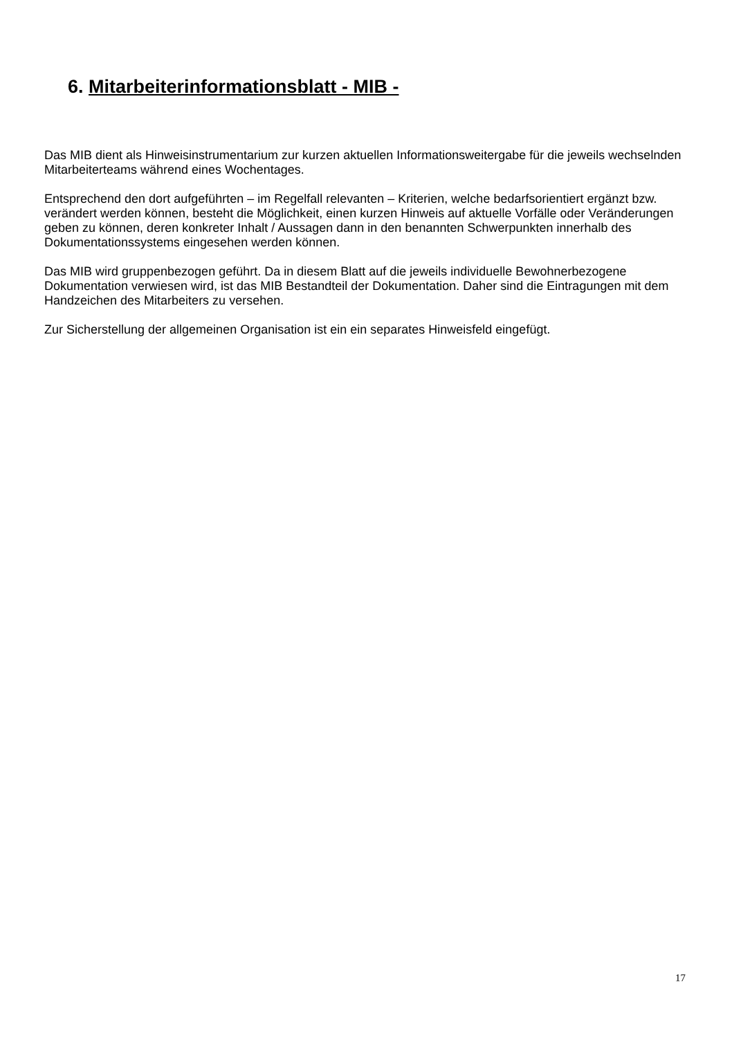6. Mitarbeiterinformationsblatt - MIB -
Das MIB dient als Hinweisinstrumentarium zur kurzen aktuellen Informationsweitergabe für die jeweils wechselnden Mitarbeiterteams während eines Wochentages.
Entsprechend den dort aufgeführten – im Regelfall relevanten – Kriterien, welche bedarfsorientiert ergänzt bzw. verändert werden können, besteht die Möglichkeit, einen kurzen Hinweis auf aktuelle Vorfälle oder Veränderungen geben zu können, deren konkreter Inhalt / Aussagen dann in den benannten Schwerpunkten innerhalb des Dokumentationssystems eingesehen werden können.
Das MIB wird gruppenbezogen geführt. Da in diesem Blatt auf die jeweils individuelle Bewohnerbezogene Dokumentation verwiesen wird, ist das MIB Bestandteil der Dokumentation. Daher sind die Eintragungen mit dem Handzeichen des Mitarbeiters zu versehen.
Zur Sicherstellung der allgemeinen Organisation ist ein ein separates Hinweisfeld eingefügt.
17